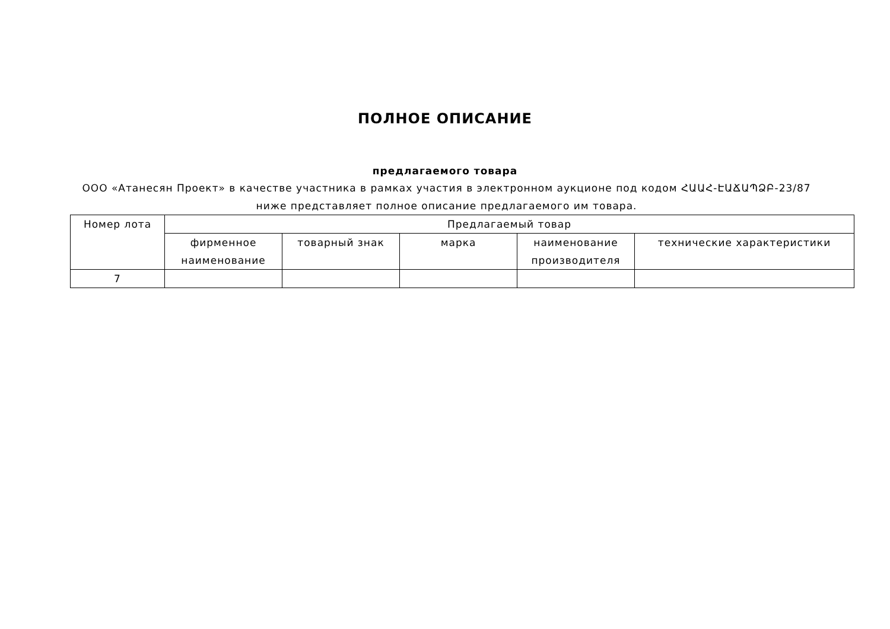ПОЛНОЕ ОПИСАНИЕ
предлагаемого товара
ООО «Атанесян Проект» в качестве участника в рамках участия в электронном аукционе под кодом ՀԱԱՀ-ԷԱՃԱՊՁԲ-23/87 ниже представляет полное описание предлагаемого им товара.
| Номер лота | Предлагаемый товар | | | | |
| --- | --- | --- | --- | --- | --- |
| | фирменное наименование | товарный знак | марка | наименование производителя | технические характеристики |
| 7 | | | | | |